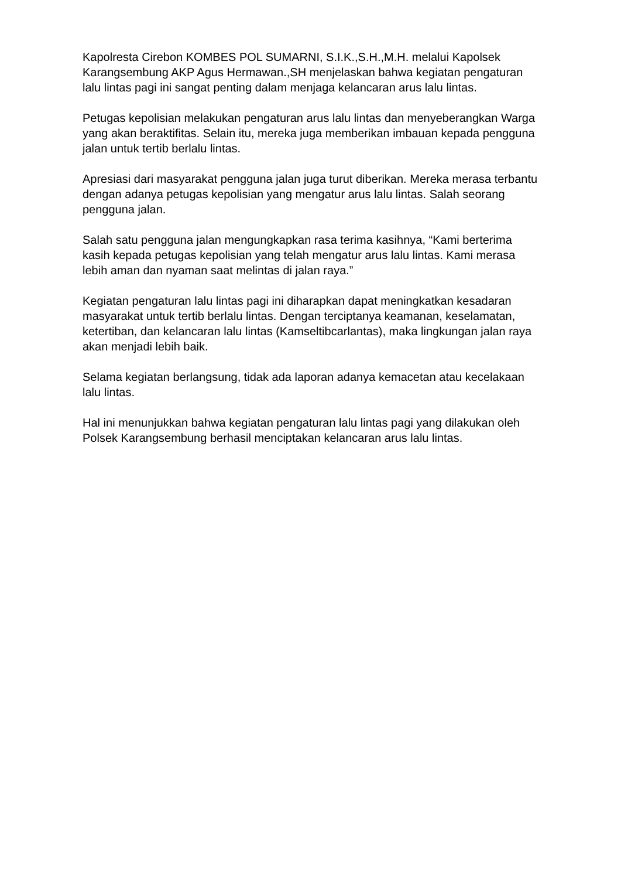Kapolresta Cirebon KOMBES POL SUMARNI, S.I.K.,S.H.,M.H. melalui Kapolsek Karangsembung AKP Agus Hermawan.,SH menjelaskan bahwa kegiatan pengaturan lalu lintas pagi ini sangat penting dalam menjaga kelancaran arus lalu lintas.
Petugas kepolisian melakukan pengaturan arus lalu lintas dan menyeberangkan Warga yang akan beraktifitas. Selain itu, mereka juga memberikan imbauan kepada pengguna jalan untuk tertib berlalu lintas.
Apresiasi dari masyarakat pengguna jalan juga turut diberikan. Mereka merasa terbantu dengan adanya petugas kepolisian yang mengatur arus lalu lintas. Salah seorang pengguna jalan.
Salah satu pengguna jalan mengungkapkan rasa terima kasihnya, “Kami berterima kasih kepada petugas kepolisian yang telah mengatur arus lalu lintas. Kami merasa lebih aman dan nyaman saat melintas di jalan raya.”
Kegiatan pengaturan lalu lintas pagi ini diharapkan dapat meningkatkan kesadaran masyarakat untuk tertib berlalu lintas. Dengan terciptanya keamanan, keselamatan, ketertiban, dan kelancaran lalu lintas (Kamseltibcarlantas), maka lingkungan jalan raya akan menjadi lebih baik.
Selama kegiatan berlangsung, tidak ada laporan adanya kemacetan atau kecelakaan lalu lintas.
Hal ini menunjukkan bahwa kegiatan pengaturan lalu lintas pagi yang dilakukan oleh Polsek Karangsembung berhasil menciptakan kelancaran arus lalu lintas.